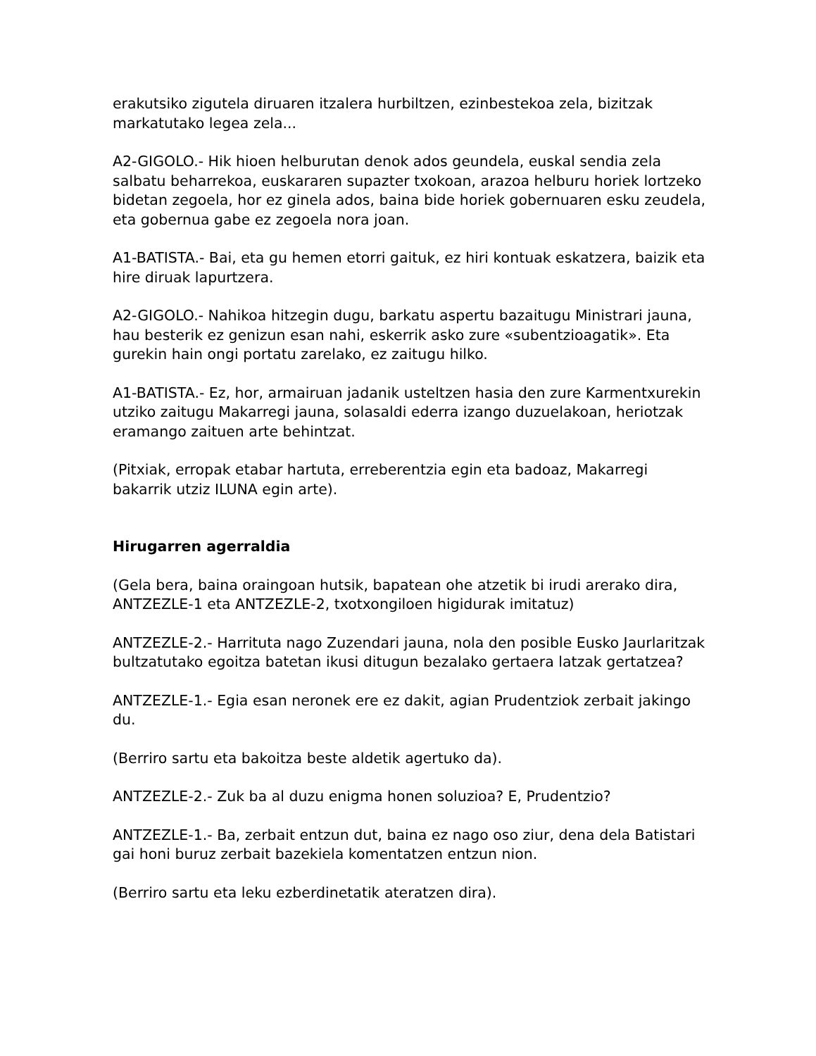erakutsiko zigutela diruaren itzalera hurbiltzen, ezinbestekoa zela, bizitzak markatutako legea zela...
A2-GIGOLO.- Hik hioen helburutan denok ados geundela, euskal sendia zela salbatu beharrekoa, euskararen supazter txokoan, arazoa helburu horiek lortzeko bidetan zegoela, hor ez ginela ados, baina bide horiek gobernuaren esku zeudela, eta gobernua gabe ez zegoela nora joan.
A1-BATISTA.- Bai, eta gu hemen etorri gaituk, ez hiri kontuak eskatzera, baizik eta hire diruak lapurtzera.
A2-GIGOLO.- Nahikoa hitzegin dugu, barkatu aspertu bazaitugu Ministrari jauna, hau besterik ez genizun esan nahi, eskerrik asko zure «subentzioagatik». Eta gurekin hain ongi portatu zarelako, ez zaitugu hilko.
A1-BATISTA.- Ez, hor, armairuan jadanik usteltzen hasia den zure Karmentxurekin utziko zaitugu Makarregi jauna, solasaldi ederra izango duzuelakoan, heriotzak eramango zaituen arte behintzat.
(Pitxiak, erropak etabar hartuta, erreberentzia egin eta badoaz, Makarregi bakarrik utziz ILUNA egin arte).
Hirugarren agerraldia
(Gela bera, baina oraingoan hutsik, bapatean ohe atzetik bi irudi arerako dira, ANTZEZLE-1 eta ANTZEZLE-2, txotxongiloen higidurak imitatuz)
ANTZEZLE-2.- Harrituta nago Zuzendari jauna, nola den posible Eusko Jaurlaritzak bultzatutako egoitza batetan ikusi ditugun bezalako gertaera latzak gertatzea?
ANTZEZLE-1.- Egia esan neronek ere ez dakit, agian Prudentziok zerbait jakingo du.
(Berriro sartu eta bakoitza beste aldetik agertuko da).
ANTZEZLE-2.- Zuk ba al duzu enigma honen soluzioa? E, Prudentzio?
ANTZEZLE-1.- Ba, zerbait entzun dut, baina ez nago oso ziur, dena dela Batistari gai honi buruz zerbait bazekiela komentatzen entzun nion.
(Berriro sartu eta leku ezberdinetatik ateratzen dira).